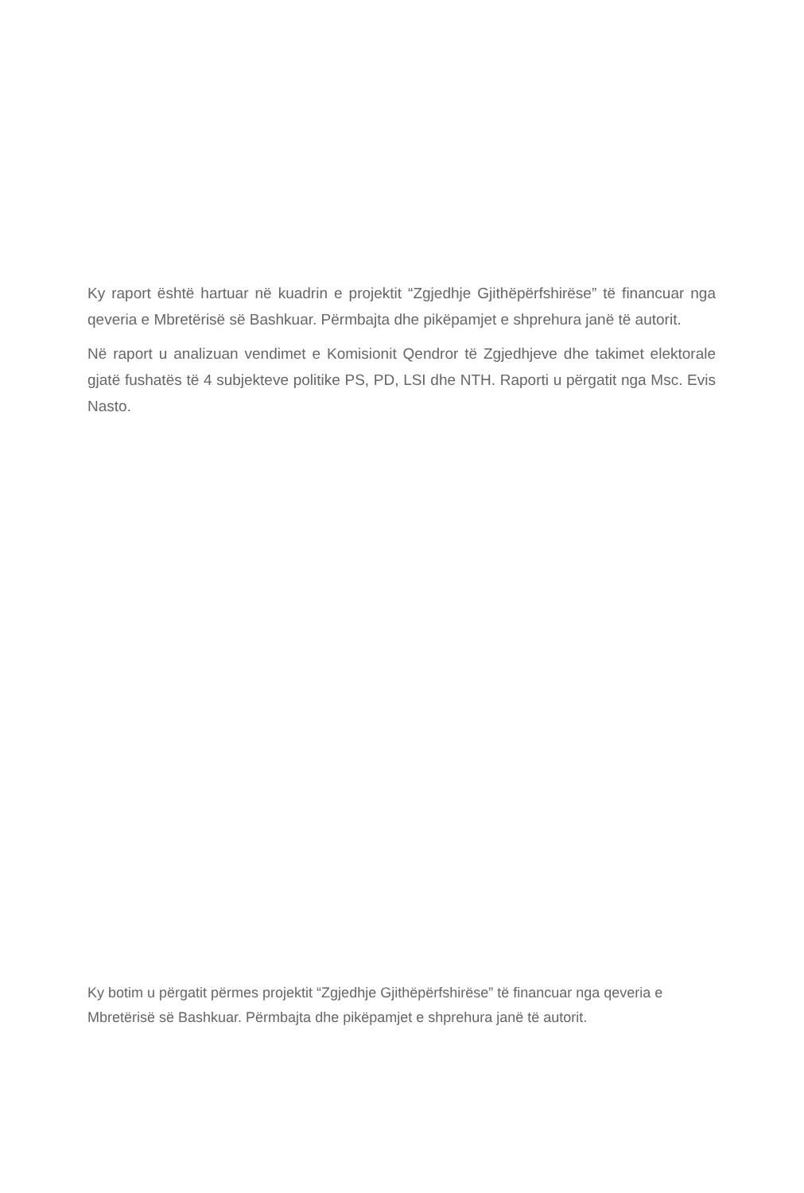Ky raport është hartuar në kuadrin e projektit “Zgjedhje Gjithëpërfshirëse” të financuar nga qeveria e Mbretërisë së Bashkuar. Përmbajta dhe pikëpamjet e shprehura janë të autorit.
Në raport u analizuan vendimet e Komisionit Qendror të Zgjedhjeve dhe takimet elektorale gjatë fushatës të 4 subjekteve politike PS, PD, LSI dhe NTH. Raporti u përgatit nga Msc. Evis Nasto.
Ky botim u përgatit përmes projektit “Zgjedhje Gjithëpërfshirëse” të financuar nga qeveria e Mbretërisë së Bashkuar. Përmbajta dhe pikëpamjet e shprehura janë të autorit.